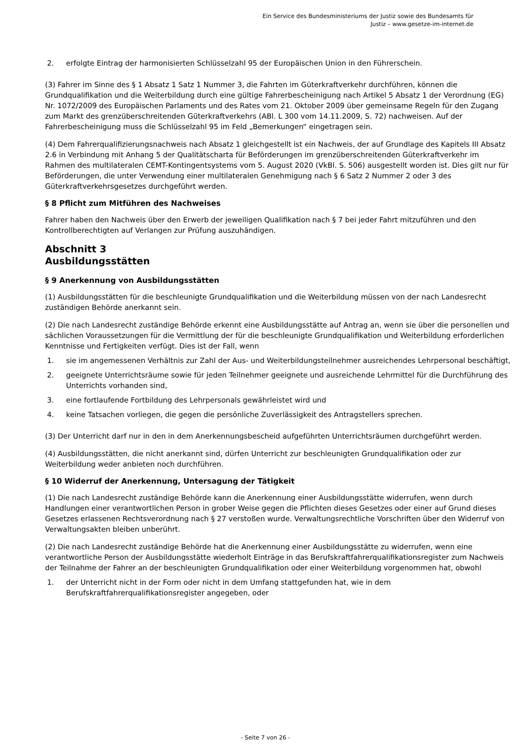Ein Service des Bundesministeriums der Justiz sowie des Bundesamts für
Justiz – www.gesetze-im-internet.de
2. erfolgte Eintrag der harmonisierten Schlüsselzahl 95 der Europäischen Union in den Führerschein.
(3) Fahrer im Sinne des § 1 Absatz 1 Satz 1 Nummer 3, die Fahrten im Güterkraftverkehr durchführen, können die Grundqualifikation und die Weiterbildung durch eine gültige Fahrerbescheinigung nach Artikel 5 Absatz 1 der Verordnung (EG) Nr. 1072/2009 des Europäischen Parlaments und des Rates vom 21. Oktober 2009 über gemeinsame Regeln für den Zugang zum Markt des grenzüberschreitenden Güterkraftverkehrs (ABl. L 300 vom 14.11.2009, S. 72) nachweisen. Auf der Fahrerbescheinigung muss die Schlüsselzahl 95 im Feld „Bemerkungen“ eingetragen sein.
(4) Dem Fahrerqualifizierungsnachweis nach Absatz 1 gleichgestellt ist ein Nachweis, der auf Grundlage des Kapitels III Absatz 2.6 in Verbindung mit Anhang 5 der Qualitätscharta für Beförderungen im grenzüberschreitenden Güterkraftverkehr im Rahmen des multilateralen CEMT-Kontingentsystems vom 5. August 2020 (VkBl. S. 506) ausgestellt worden ist. Dies gilt nur für Beförderungen, die unter Verwendung einer multilateralen Genehmigung nach § 6 Satz 2 Nummer 2 oder 3 des Güterkraftverkehrsgesetzes durchgeführt werden.
§ 8 Pflicht zum Mitführen des Nachweises
Fahrer haben den Nachweis über den Erwerb der jeweiligen Qualifikation nach § 7 bei jeder Fahrt mitzuführen und den Kontrollberechtigten auf Verlangen zur Prüfung auszuhändigen.
Abschnitt 3
Ausbildungsstätten
§ 9 Anerkennung von Ausbildungsstätten
(1) Ausbildungsstätten für die beschleunigte Grundqualifikation und die Weiterbildung müssen von der nach Landesrecht zuständigen Behörde anerkannt sein.
(2) Die nach Landesrecht zuständige Behörde erkennt eine Ausbildungsstätte auf Antrag an, wenn sie über die personellen und sächlichen Voraussetzungen für die Vermittlung der für die beschleunigte Grundqualifikation und Weiterbildung erforderlichen Kenntnisse und Fertigkeiten verfügt. Dies ist der Fall, wenn
1. sie im angemessenen Verhältnis zur Zahl der Aus- und Weiterbildungsteilnehmer ausreichendes Lehrpersonal beschäftigt,
2. geeignete Unterrichtsräume sowie für jeden Teilnehmer geeignete und ausreichende Lehrmittel für die Durchführung des Unterrichts vorhanden sind,
3. eine fortlaufende Fortbildung des Lehrpersonals gewährleistet wird und
4. keine Tatsachen vorliegen, die gegen die persönliche Zuverlässigkeit des Antragstellers sprechen.
(3) Der Unterricht darf nur in den in dem Anerkennungsbescheid aufgeführten Unterrichtsräumen durchgeführt werden.
(4) Ausbildungsstätten, die nicht anerkannt sind, dürfen Unterricht zur beschleunigten Grundqualifikation oder zur Weiterbildung weder anbieten noch durchführen.
§ 10 Widerruf der Anerkennung, Untersagung der Tätigkeit
(1) Die nach Landesrecht zuständige Behörde kann die Anerkennung einer Ausbildungsstätte widerrufen, wenn durch Handlungen einer verantwortlichen Person in grober Weise gegen die Pflichten dieses Gesetzes oder einer auf Grund dieses Gesetzes erlassenen Rechtsverordnung nach § 27 verstoßen wurde. Verwaltungsrechtliche Vorschriften über den Widerruf von Verwaltungsakten bleiben unberührt.
(2) Die nach Landesrecht zuständige Behörde hat die Anerkennung einer Ausbildungsstätte zu widerrufen, wenn eine verantwortliche Person der Ausbildungsstätte wiederholt Einträge in das Berufskraftfahrerqualifikationsregister zum Nachweis der Teilnahme der Fahrer an der beschleunigten Grundqualifikation oder einer Weiterbildung vorgenommen hat, obwohl
1. der Unterricht nicht in der Form oder nicht in dem Umfang stattgefunden hat, wie in dem Berufskraftfahrerqualifikationsregister angegeben, oder
- Seite 7 von 26 -